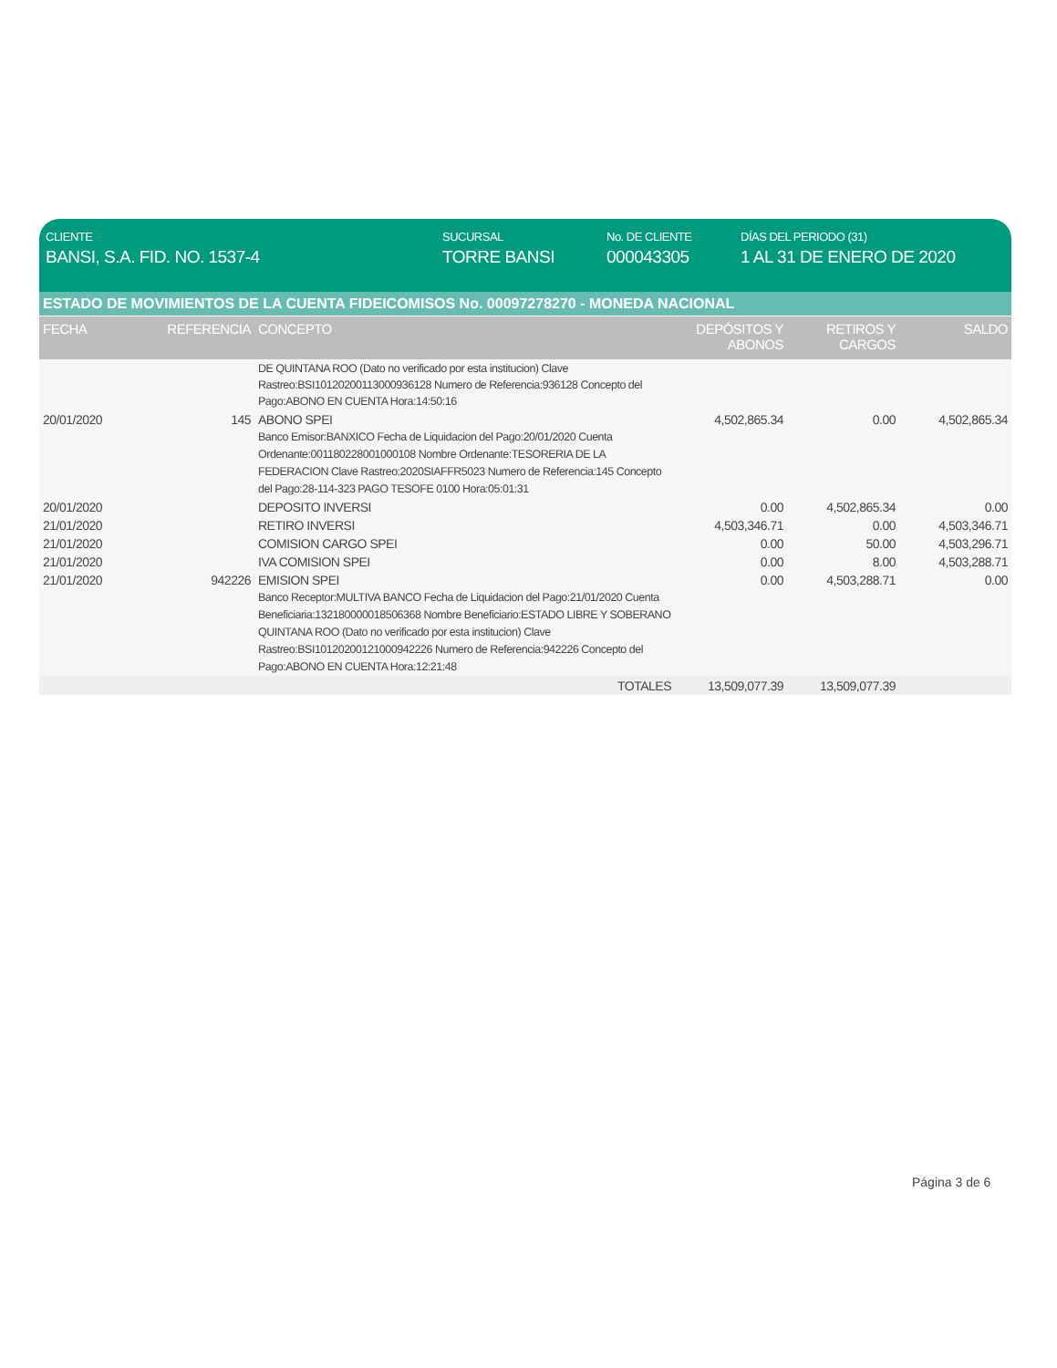CLIENTE
BANSI, S.A. FID. NO. 1537-4
SUCURSAL
TORRE BANSI
No. DE CLIENTE
000043305
DÍAS DEL PERIODO (31)
1 AL 31 DE ENERO DE 2020
ESTADO DE MOVIMIENTOS DE LA CUENTA FIDEICOMISOS No. 00097278270 - MONEDA NACIONAL
| FECHA | REFERENCIA | CONCEPTO | DEPÓSITOS Y ABONOS | RETIROS Y CARGOS | SALDO |
| --- | --- | --- | --- | --- | --- |
| | | DE QUINTANA ROO (Dato no verificado por esta institucion) Clave Rastreo:BSI10120200113000936128 Numero de Referencia:936128 Concepto del Pago:ABONO EN CUENTA Hora:14:50:16 | | | |
| 20/01/2020 | 145 | ABONO SPEI Banco Emisor:BANXICO Fecha de Liquidacion del Pago:20/01/2020 Cuenta Ordenante:001180228001000108 Nombre Ordenante:TESORERIA DE LA FEDERACION Clave Rastreo:2020SIAFFR5023 Numero de Referencia:145 Concepto del Pago:28-114-323 PAGO TESOFE 0100 Hora:05:01:31 | 4,502,865.34 | 0.00 | 4,502,865.34 |
| 20/01/2020 | | DEPOSITO INVERSI | 0.00 | 4,502,865.34 | 0.00 |
| 21/01/2020 | | RETIRO INVERSI | 4,503,346.71 | 0.00 | 4,503,346.71 |
| 21/01/2020 | | COMISION CARGO SPEI | 0.00 | 50.00 | 4,503,296.71 |
| 21/01/2020 | | IVA COMISION SPEI | 0.00 | 8.00 | 4,503,288.71 |
| 21/01/2020 | 942226 | EMISION SPEI Banco Receptor:MULTIVA BANCO Fecha de Liquidacion del Pago:21/01/2020 Cuenta Beneficiaria:132180000018506368 Nombre Beneficiario:ESTADO LIBRE Y SOBERANO QUINTANA ROO (Dato no verificado por esta institucion) Clave Rastreo:BSI10120200121000942226 Numero de Referencia:942226 Concepto del Pago:ABONO EN CUENTA Hora:12:21:48 | 0.00 | 4,503,288.71 | 0.00 |
| | | TOTALES | 13,509,077.39 | 13,509,077.39 | |
Página 3 de 6